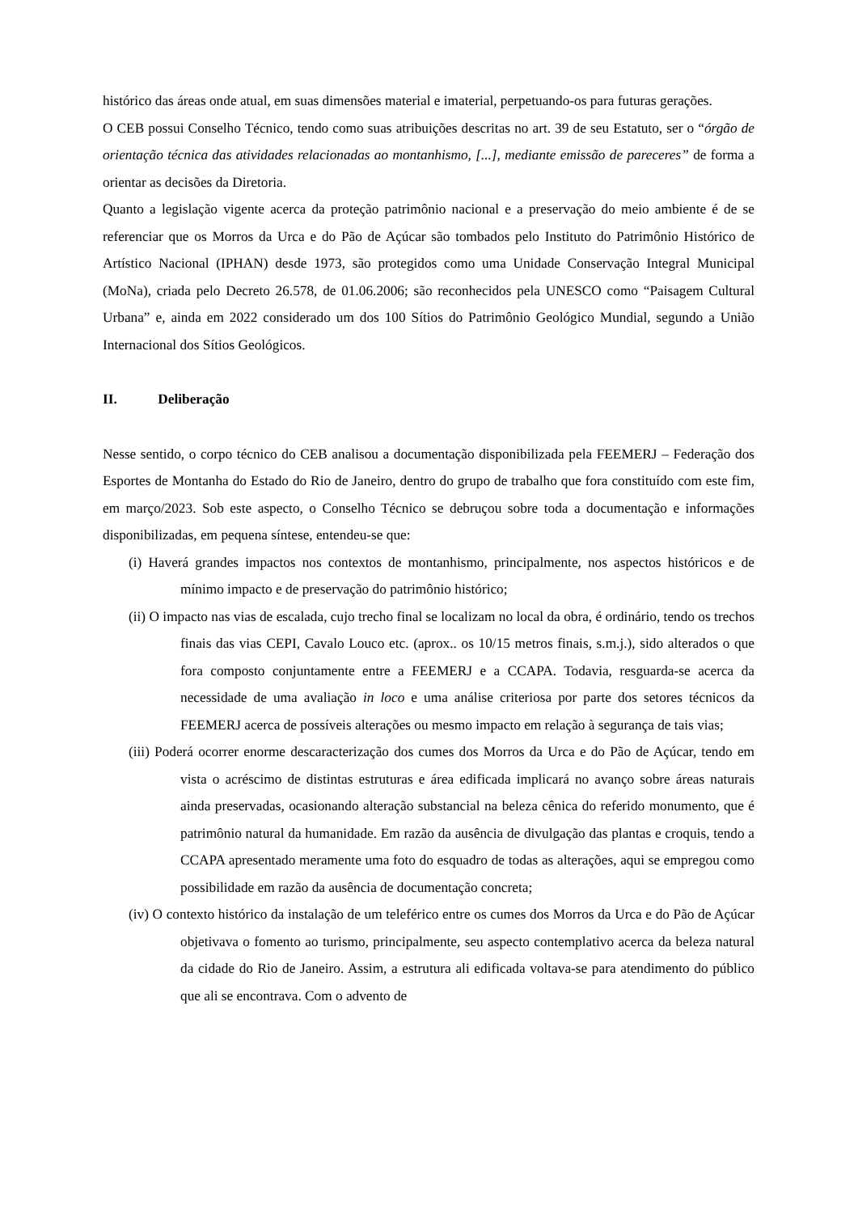histórico das áreas onde atual, em suas dimensões material e imaterial, perpetuando-os para futuras gerações.
O CEB possui Conselho Técnico, tendo como suas atribuições descritas no art. 39 de seu Estatuto, ser o “órgão de orientação técnica das atividades relacionadas ao montanhismo, [...], mediante emissão de pareceres” de forma a orientar as decisões da Diretoria.
Quanto a legislação vigente acerca da proteção patrimônio nacional e a preservação do meio ambiente é de se referenciar que os Morros da Urca e do Pão de Açúcar são tombados pelo Instituto do Patrimônio Histórico de Artístico Nacional (IPHAN) desde 1973, são protegidos como uma Unidade Conservação Integral Municipal (MoNa), criada pelo Decreto 26.578, de 01.06.2006; são reconhecidos pela UNESCO como “Paisagem Cultural Urbana” e, ainda em 2022 considerado um dos 100 Sítios do Patrimônio Geológico Mundial, segundo a União Internacional dos Sítios Geológicos.
II. Deliberação
Nesse sentido, o corpo técnico do CEB analisou a documentação disponibilizada pela FEEMERJ – Federação dos Esportes de Montanha do Estado do Rio de Janeiro, dentro do grupo de trabalho que fora constituído com este fim, em março/2023. Sob este aspecto, o Conselho Técnico se debruçou sobre toda a documentação e informações disponibilizadas, em pequena síntese, entendeu-se que:
(i) Haverá grandes impactos nos contextos de montanhismo, principalmente, nos aspectos históricos e de mínimo impacto e de preservação do patrimônio histórico;
(ii) O impacto nas vias de escalada, cujo trecho final se localizam no local da obra, é ordinário, tendo os trechos finais das vias CEPI, Cavalo Louco etc. (aprox.. os 10/15 metros finais, s.m.j.), sido alterados o que fora composto conjuntamente entre a FEEMERJ e a CCAPA. Todavia, resguarda-se acerca da necessidade de uma avaliação in loco e uma análise criteriosa por parte dos setores técnicos da FEEMERJ acerca de possíveis alterações ou mesmo impacto em relação à segurança de tais vias;
(iii) Poderá ocorrer enorme descaracterização dos cumes dos Morros da Urca e do Pão de Açúcar, tendo em vista o acréscimo de distintas estruturas e área edificada implicará no avanço sobre áreas naturais ainda preservadas, ocasionando alteração substancial na beleza cênica do referido monumento, que é patrimônio natural da humanidade. Em razão da ausência de divulgação das plantas e croquis, tendo a CCAPA apresentado meramente uma foto do esquadro de todas as alterações, aqui se empregou como possibilidade em razão da ausência de documentação concreta;
(iv) O contexto histórico da instalação de um teleférico entre os cumes dos Morros da Urca e do Pão de Açúcar objetivava o fomento ao turismo, principalmente, seu aspecto contemplativo acerca da beleza natural da cidade do Rio de Janeiro. Assim, a estrutura ali edificada voltava-se para atendimento do público que ali se encontrava. Com o advento de